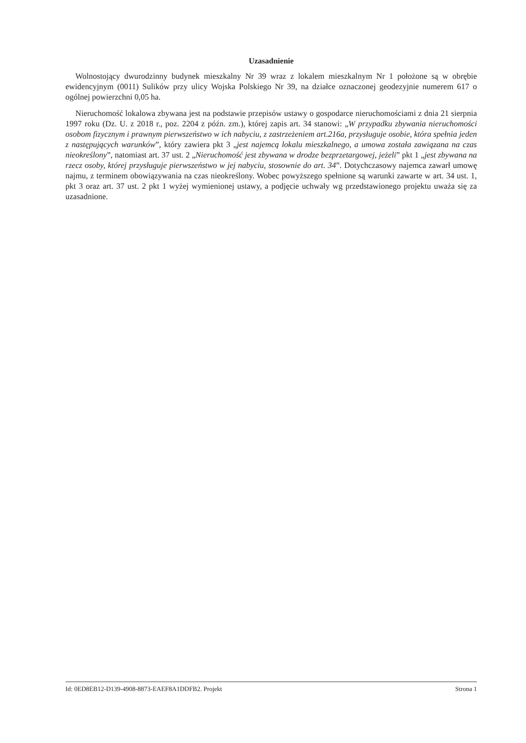Uzasadnienie
Wolnostojący dwurodzinny budynek mieszkalny Nr 39 wraz z lokalem mieszkalnym Nr 1 położone są w obrębie ewidencyjnym (0011) Sulików przy ulicy Wojska Polskiego Nr 39, na działce oznaczonej geodezyjnie numerem 617 o ogólnej powierzchni 0,05 ha.
Nieruchomość lokalowa zbywana jest na podstawie przepisów ustawy o gospodarce nieruchomościami z dnia 21 sierpnia 1997 roku (Dz. U. z 2018 r., poz. 2204 z późn. zm.), której zapis art. 34 stanowi: „W przypadku zbywania nieruchomości osobom fizycznym i prawnym pierwszeństwo w ich nabyciu, z zastrzeżeniem art.216a, przysługuje osobie, która spełnia jeden z następujących warunków”, który zawiera pkt 3 „jest najemcą lokalu mieszkalnego, a umowa została zawiązana na czas nieokreślony”, natomiast art. 37 ust. 2 „Nieruchomość jest zbywana w drodze bezprzetargowej, jeżeli” pkt 1 „jest zbywana na rzecz osoby, której przysługuje pierwszeństwo w jej nabyciu, stosownie do art. 34”. Dotychczasowy najemca zawarł umowę najmu, z terminem obowiązywania na czas nieokreślony. Wobec powyższego spełnione są warunki zawarte w art. 34 ust. 1, pkt 3 oraz art. 37 ust. 2 pkt 1 wyżej wymienionej ustawy, a podjęcie uchwały wg przedstawionego projektu uważa się za uzasadnione.
Id: 0ED8EB12-D139-4908-8873-EAEF8A1DDFB2. Projekt Strona 1